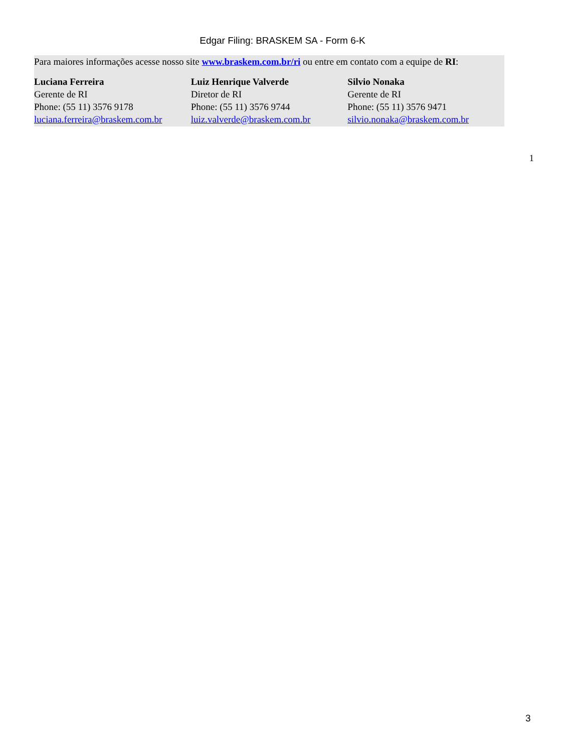Edgar Filing: BRASKEM SA - Form 6-K
Para maiores informações acesse nosso site www.braskem.com.br/ri ou entre em contato com a equipe de RI:
| Luciana Ferreira | Luiz Henrique Valverde | Silvio Nonaka |
| Gerente de RI | Diretor de RI | Gerente de RI |
| Phone: (55 11) 3576 9178 | Phone: (55 11) 3576 9744 | Phone: (55 11) 3576 9471 |
| luciana.ferreira@braskem.com.br | luiz.valverde@braskem.com.br | silvio.nonaka@braskem.com.br |
1
3